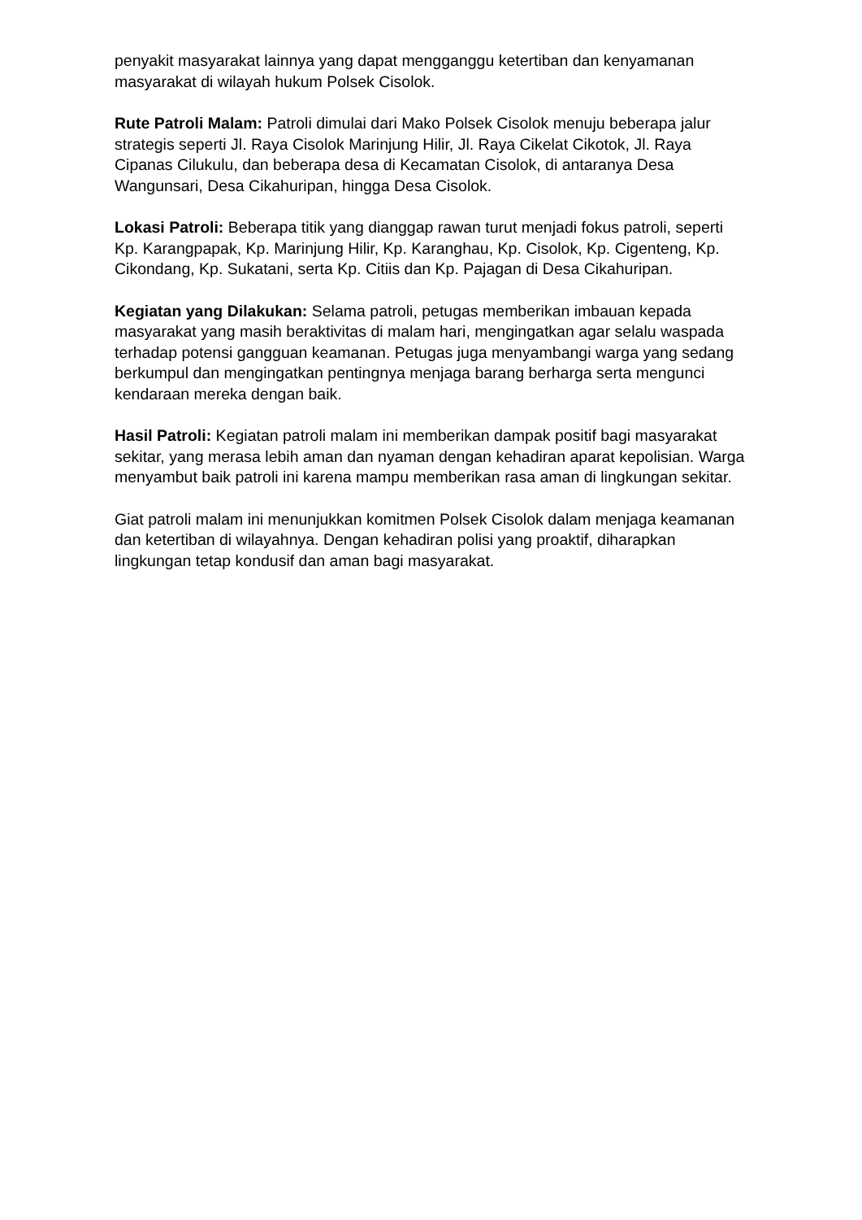penyakit masyarakat lainnya yang dapat mengganggu ketertiban dan kenyamanan masyarakat di wilayah hukum Polsek Cisolok.
Rute Patroli Malam: Patroli dimulai dari Mako Polsek Cisolok menuju beberapa jalur strategis seperti Jl. Raya Cisolok Marinjung Hilir, Jl. Raya Cikelat Cikotok, Jl. Raya Cipanas Cilukulu, dan beberapa desa di Kecamatan Cisolok, di antaranya Desa Wangunsari, Desa Cikahuripan, hingga Desa Cisolok.
Lokasi Patroli: Beberapa titik yang dianggap rawan turut menjadi fokus patroli, seperti Kp. Karangpapak, Kp. Marinjung Hilir, Kp. Karanghau, Kp. Cisolok, Kp. Cigenteng, Kp. Cikondang, Kp. Sukatani, serta Kp. Citiis dan Kp. Pajagan di Desa Cikahuripan.
Kegiatan yang Dilakukan: Selama patroli, petugas memberikan imbauan kepada masyarakat yang masih beraktivitas di malam hari, mengingatkan agar selalu waspada terhadap potensi gangguan keamanan. Petugas juga menyambangi warga yang sedang berkumpul dan mengingatkan pentingnya menjaga barang berharga serta mengunci kendaraan mereka dengan baik.
Hasil Patroli: Kegiatan patroli malam ini memberikan dampak positif bagi masyarakat sekitar, yang merasa lebih aman dan nyaman dengan kehadiran aparat kepolisian. Warga menyambut baik patroli ini karena mampu memberikan rasa aman di lingkungan sekitar.
Giat patroli malam ini menunjukkan komitmen Polsek Cisolok dalam menjaga keamanan dan ketertiban di wilayahnya. Dengan kehadiran polisi yang proaktif, diharapkan lingkungan tetap kondusif dan aman bagi masyarakat.